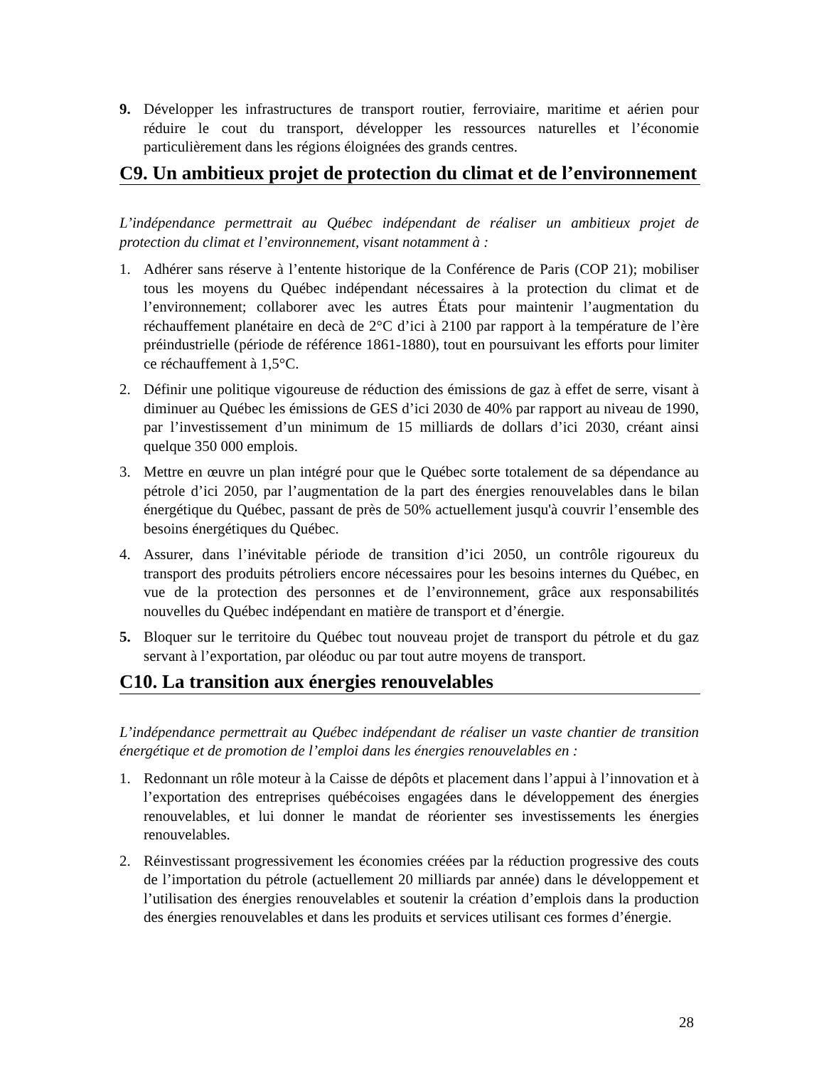9. Développer les infrastructures de transport routier, ferroviaire, maritime et aérien pour réduire le cout du transport, développer les ressources naturelles et l’économie particulièrement dans les régions éloignées des grands centres.
C9. Un ambitieux projet de protection du climat et de l’environnement
L’indépendance permettrait au Québec indépendant de réaliser un ambitieux projet de protection du climat et l’environnement, visant notamment à :
1. Adhérer sans réserve à l’entente historique de la Conférence de Paris (COP 21); mobiliser tous les moyens du Québec indépendant nécessaires à la protection du climat et de l’environnement; collaborer avec les autres États pour maintenir l’augmentation du réchauffement planétaire en decà de 2°C d’ici à 2100 par rapport à la température de l’ère préindustrielle (période de référence 1861-1880), tout en poursuivant les efforts pour limiter ce réchauffement à 1,5°C.
2. Définir une politique vigoureuse de réduction des émissions de gaz à effet de serre, visant à diminuer au Québec les émissions de GES d’ici 2030 de 40% par rapport au niveau de 1990, par l’investissement d’un minimum de 15 milliards de dollars d’ici 2030, créant ainsi quelque 350 000 emplois.
3. Mettre en œuvre un plan intégré pour que le Québec sorte totalement de sa dépendance au pétrole d’ici 2050, par l’augmentation de la part des énergies renouvelables dans le bilan énergétique du Québec, passant de près de 50% actuellement jusqu'à couvrir l’ensemble des besoins énergétiques du Québec.
4. Assurer, dans l’inévitable période de transition d’ici 2050, un contrôle rigoureux du transport des produits pétroliers encore nécessaires pour les besoins internes du Québec, en vue de la protection des personnes et de l’environnement, grâce aux responsabilités nouvelles du Québec indépendant en matière de transport et d’énergie.
5. Bloquer sur le territoire du Québec tout nouveau projet de transport du pétrole et du gaz servant à l’exportation, par oléoduc ou par tout autre moyens de transport.
C10. La transition aux énergies renouvelables
L’indépendance permettrait au Québec indépendant de réaliser un vaste chantier de transition énergétique et de promotion de l’emploi dans les énergies renouvelables en :
1. Redonnant un rôle moteur à la Caisse de dépôts et placement dans l’appui à l’innovation et à l’exportation des entreprises québécoises engagées dans le développement des énergies renouvelables, et lui donner le mandat de réorienter ses investissements les énergies renouvelables.
2. Réinvestissant progressivement les économies créées par la réduction progressive des couts de l’importation du pétrole (actuellement 20 milliards par année) dans le développement et l’utilisation des énergies renouvelables et soutenir la création d’emplois dans la production des énergies renouvelables et dans les produits et services utilisant ces formes d’énergie.
28